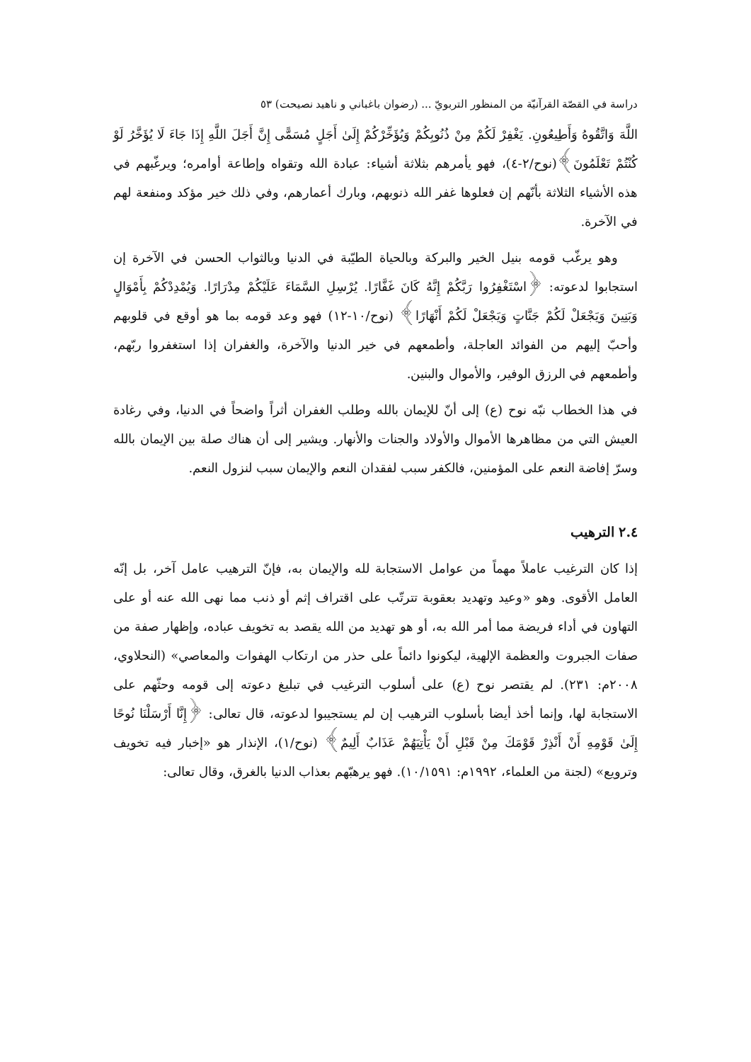دراسة في القصّة القرآنيّة من المنظور التربويّ ... (رضوان باغباني و ناهيد نصيحت) ٥٣
اللَّهَ وَاتَّقُوهُ وَأَطِيعُونِ. يَغْفِرْ لَكُمْ مِنْ ذُنُوبِكُمْ وَيُؤَخِّرْكُمْ إِلَىٰ أَجَلٍ مُسَمًّى إِنَّ أَجَلَ اللَّهِ إِذَا جَاءَ لَا يُؤَخَّرُ لَوْ كُنْتُمْ تَعْلَمُونَ﴾(نوح/٢-٤)، فهو يأمرهم بثلاثة أشياء: عبادة الله وتقواه وإطاعة أوامره؛ ويرغّبهم في هذه الأشياء الثلاثة بأنّهم إن فعلوها غفر الله ذنوبهم، وبارك أعمارهم، وفي ذلك خير مؤكد ومنفعة لهم في الآخرة.
وهو يرغّب قومه بنيل الخير والبركة وبالحياة الطيّبة في الدنيا وبالثواب الحسن في الآخرة إن استجابوا لدعوته: ﴿اسْتَغْفِرُوا رَبَّكُمْ إِنَّهُ كَانَ غَفَّارًا. يُرْسِلِ السَّمَاءَ عَلَيْكُمْ مِدْرَارًا. وَيُمْدِدْكُمْ بِأَمْوَالٍ وَبَنِينَ وَيَجْعَلْ لَكُمْ جَنَّاتٍ وَيَجْعَلْ لَكُمْ أَنْهَارًا﴾ (نوح/١٠-١٢) فهو وعد قومه بما هو أوقع في قلوبهم وأحبّ إليهم من الفوائد العاجلة، وأطمعهم في خير الدنيا والآخرة، والغفران إذا استغفروا ربّهم، وأطمعهم في الرزق الوفير، والأموال والبنين.
في هذا الخطاب نبّه نوح (ع) إلى أنّ للإيمان بالله وطلب الغفران أثراً واضحاً في الدنيا، وفي رغادة العيش التي من مظاهرها الأموال والأولاد والجنات والأنهار. ويشير إلى أن هناك صلة بين الإيمان بالله وسرّ إفاضة النعم على المؤمنين، فالكفر سبب لفقدان النعم والإيمان سبب لنزول النعم.
٢.٤ الترهيب
إذا كان الترغيب عاملاً مهماً من عوامل الاستجابة لله والإيمان به، فإنّ الترهيب عامل آخر، بل إنّه العامل الأقوى. وهو «وعيد وتهديد بعقوبة تترتّب على اقتراف إثم أو ذنب مما نهى الله عنه أو على التهاون في أداء فريضة مما أمر الله به، أو هو تهديد من الله يقصد به تخويف عباده، وإظهار صفة من صفات الجبروت والعظمة الإلهية، ليكونوا دائماً على حذر من ارتكاب الهفوات والمعاصي» (النحلاوي، ٢٠٠٨م: ٢٣١). لم يقتصر نوح (ع) على أسلوب الترغيب في تبليغ دعوته إلى قومه وحثّهم على الاستجابة لها، وإنما أخذ أيضا بأسلوب الترهيب إن لم يستجيبوا لدعوته، قال تعالى: ﴿إِنَّا أَرْسَلْنَا نُوحًا إِلَىٰ قَوْمِهِ أَنْ أَنْذِرْ قَوْمَكَ مِنْ قَبْلِ أَنْ يَأْتِيَهُمْ عَذَابٌ أَلِيمٌ﴾ (نوح/١)، الإنذار هو «إخبار فيه تخويف وترويع» (لجنة من العلماء، ١٩٩٢م: ١٠/١٥٩١). فهو يرهبّهم بعذاب الدنيا بالغرق، وقال تعالى: